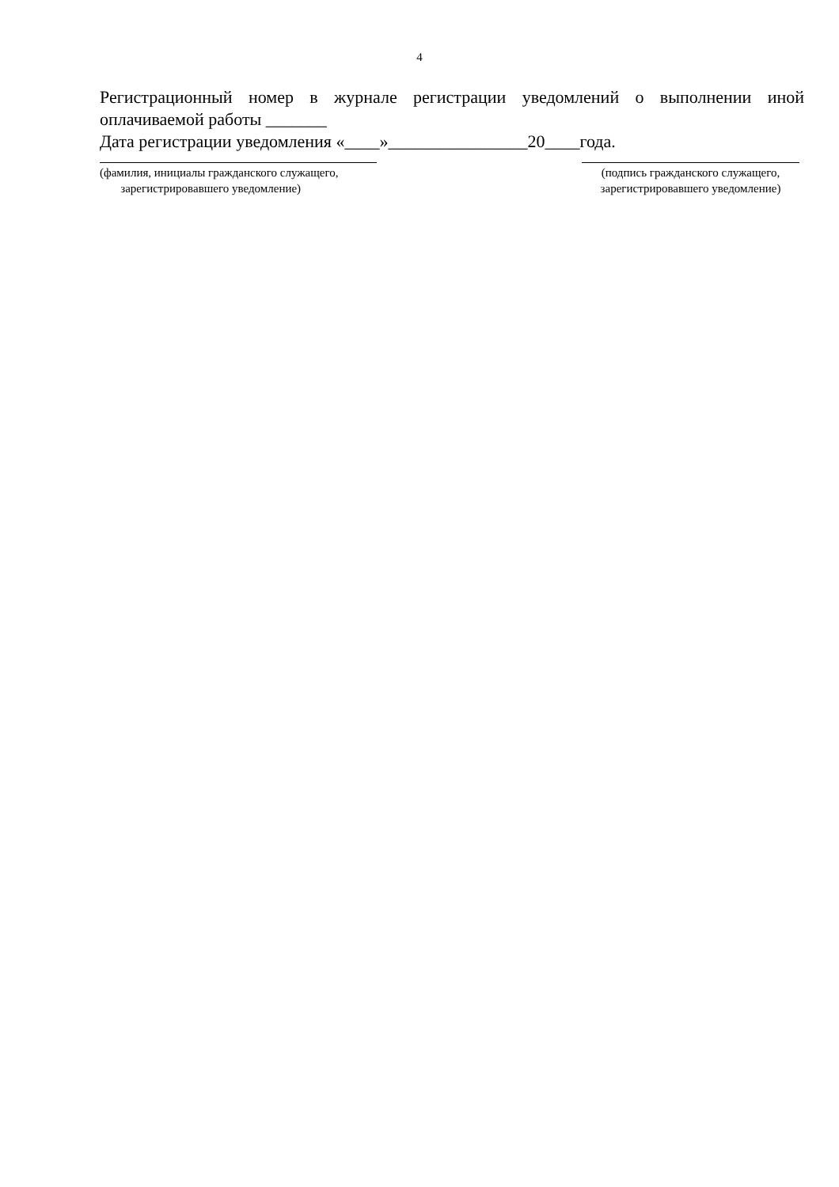4
Регистрационный номер в журнале регистрации уведомлений о выполнении иной оплачиваемой работы _______
Дата регистрации уведомления «____»________________20____года.
(фамилия, инициалы гражданского служащего,
зарегистрировавшего уведомление)
(подпись гражданского служащего,
зарегистрировавшего уведомление)